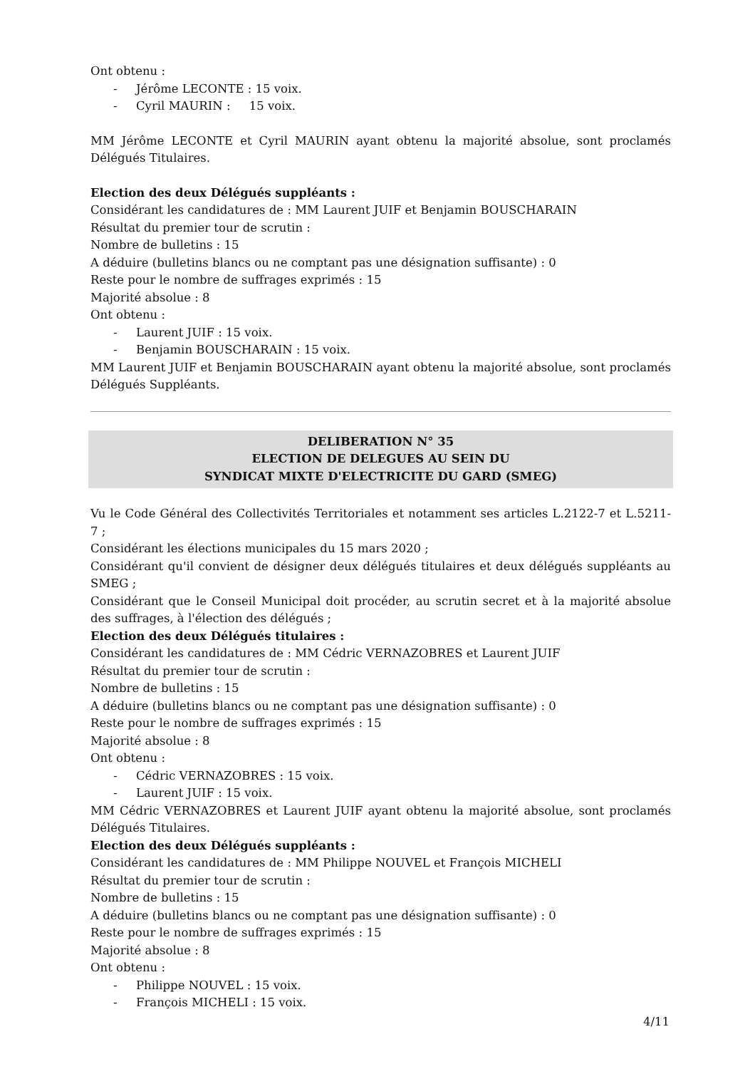Ont obtenu :
- Jérôme LECONTE : 15 voix.
- Cyril MAURIN : 15 voix.
MM Jérôme LECONTE et Cyril MAURIN ayant obtenu la majorité absolue, sont proclamés Délégués Titulaires.
Election des deux Délégués suppléants :
Considérant les candidatures de : MM Laurent JUIF et Benjamin BOUSCHARAIN
Résultat du premier tour de scrutin :
Nombre de bulletins : 15
A déduire (bulletins blancs ou ne comptant pas une désignation suffisante) : 0
Reste pour le nombre de suffrages exprimés : 15
Majorité absolue : 8
Ont obtenu :
- Laurent JUIF : 15 voix.
- Benjamin BOUSCHARAIN : 15 voix.
MM Laurent JUIF et Benjamin BOUSCHARAIN ayant obtenu la majorité absolue, sont proclamés Délégués Suppléants.
DELIBERATION N° 35
ELECTION DE DELEGUES AU SEIN DU
SYNDICAT MIXTE D'ELECTRICITE DU GARD (SMEG)
Vu le Code Général des Collectivités Territoriales et notamment ses articles L.2122-7 et L.5211-7 ;
Considérant les élections municipales du 15 mars 2020 ;
Considérant qu'il convient de désigner deux délégués titulaires et deux délégués suppléants au SMEG ;
Considérant que le Conseil Municipal doit procéder, au scrutin secret et à la majorité absolue des suffrages, à l'élection des délégués ;
Election des deux Délégués titulaires :
Considérant les candidatures de : MM Cédric VERNAZOBRES et Laurent JUIF
Résultat du premier tour de scrutin :
Nombre de bulletins : 15
A déduire (bulletins blancs ou ne comptant pas une désignation suffisante) : 0
Reste pour le nombre de suffrages exprimés : 15
Majorité absolue : 8
Ont obtenu :
- Cédric VERNAZOBRES : 15 voix.
- Laurent JUIF : 15 voix.
MM Cédric VERNAZOBRES et Laurent JUIF ayant obtenu la majorité absolue, sont proclamés Délégués Titulaires.
Election des deux Délégués suppléants :
Considérant les candidatures de : MM Philippe NOUVEL et François MICHELI
Résultat du premier tour de scrutin :
Nombre de bulletins : 15
A déduire (bulletins blancs ou ne comptant pas une désignation suffisante) : 0
Reste pour le nombre de suffrages exprimés : 15
Majorité absolue : 8
Ont obtenu :
- Philippe NOUVEL : 15 voix.
- François MICHELI : 15 voix.
4/11